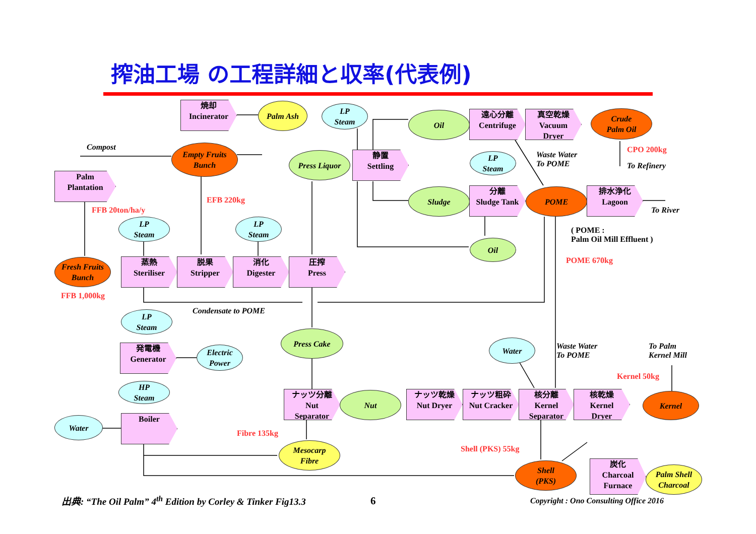搾油工場 の工程詳細と収率(代表例)
焼却
Incinerator
Palm Ash
LP
Steam
Oil
遠心分離
Centrifuge
真空乾燥
Vacuum
Dryer
Crude
Palm Oil
Compost
Empty Fruits
Bunch
Press Liquor
静置
Settling
Waste Water
To POME
CPO 200kg
To Refinery
LP
Steam
Palm
Plantation
EFB 220kg
Sludge
分離
Sludge Tank
POME
排水浄化
Lagoon
To River
FFB 20ton/ha/y
LP
Steam
LP
Steam
( POME :
Palm Oil Mill Effluent )
Oil
POME 670kg
Fresh Fruits
Bunch
蒸熱
Steriliser
脱果
Stripper
消化
Digester
圧搾
Press
FFB 1,000kg
Condensate to POME
LP
Steam
Press Cake
Water
Waste Water
To POME
To Palm
Kernel Mill
発電機
Generator
Electric
Power
Kernel 50kg
HP
Steam
ナッツ分離
Nut
Separator
Nut
ナッツ乾燥
Nut Dryer
ナッツ粗砕
Nut Cracker
核分離
Kernel
Separator
核乾燥
Kernel
Dryer
Kernel
Water Boiler
Fibre 135kg
Shell (PKS) 55kg
Mesocarp
Fibre
Shell
(PKS)
炭化
Charcoal
Furnace
Palm Shell
Charcoal
出典: “The Oil Palm” 4<sup>th</sup> Edition by Corley & Tinker Fig13.3
6
Copyright : Ono Consulting Office 2016